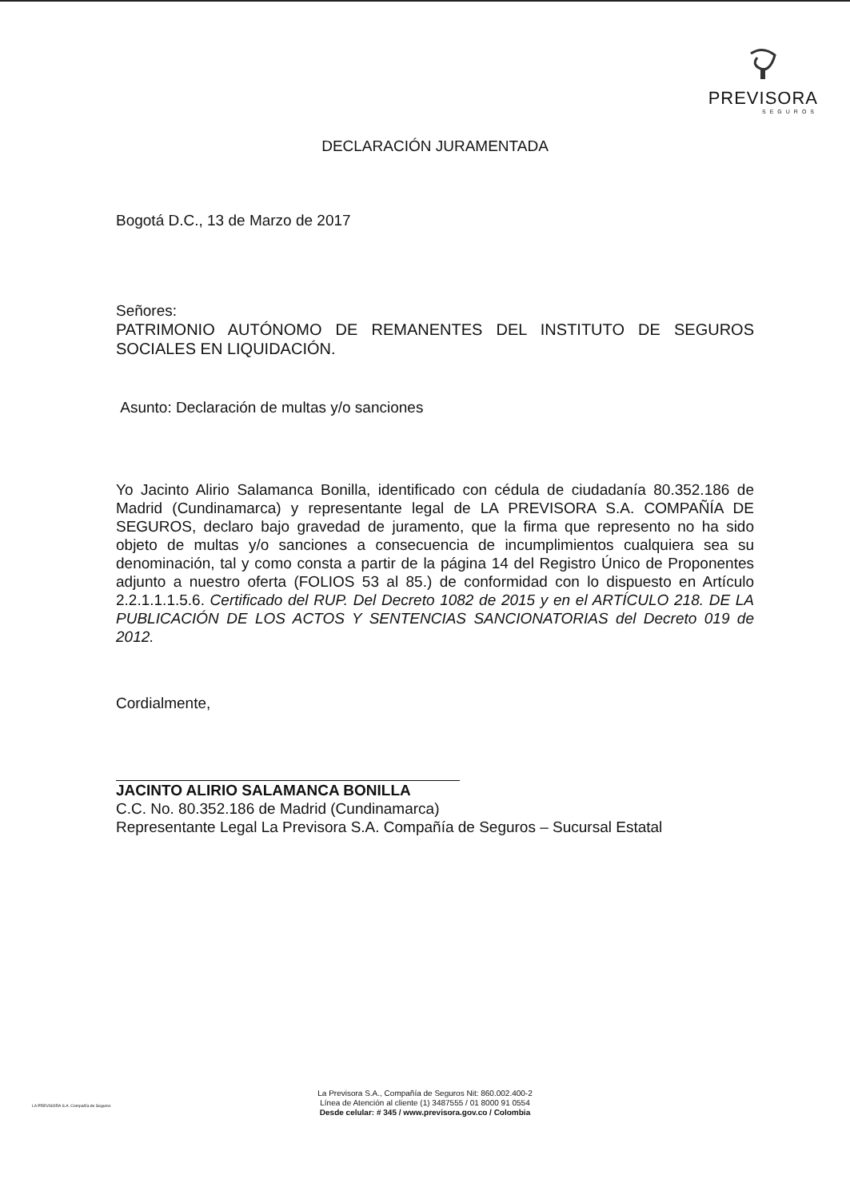PREVISORA
SEGUROS
DECLARACIÓN JURAMENTADA
Bogotá D.C., 13 de Marzo de 2017
Señores:
PATRIMONIO AUTÓNOMO DE REMANENTES DEL INSTITUTO DE SEGUROS SOCIALES EN LIQUIDACIÓN.
Asunto: Declaración de multas y/o sanciones
Yo Jacinto Alirio Salamanca Bonilla, identificado con cédula de ciudadanía 80.352.186 de Madrid (Cundinamarca) y representante legal de LA PREVISORA S.A. COMPAÑÍA DE SEGUROS, declaro bajo gravedad de juramento, que la firma que represento no ha sido objeto de multas y/o sanciones a consecuencia de incumplimientos cualquiera sea su denominación, tal y como consta a partir de la página 14 del Registro Único de Proponentes adjunto a nuestro oferta (FOLIOS 53 al 85.) de conformidad con lo dispuesto en Artículo 2.2.1.1.1.5.6. Certificado del RUP. Del Decreto 1082 de 2015 y en el ARTÍCULO 218. DE LA PUBLICACIÓN DE LOS ACTOS Y SENTENCIAS SANCIONATORIAS del Decreto 019 de 2012.
Cordialmente,
JACINTO ALIRIO SALAMANCA BONILLA
C.C. No. 80.352.186 de Madrid (Cundinamarca)
Representante Legal La Previsora S.A. Compañía de Seguros – Sucursal Estatal
LA PREVISORA S.A. Compañía de Seguros
La Previsora S.A., Compañía de Seguros Nit: 860.002.400-2
Línea de Atención al cliente (1) 3487555 / 01 8000 91 0554
Desde celular: # 345 / www.previsora.gov.co / Colombia